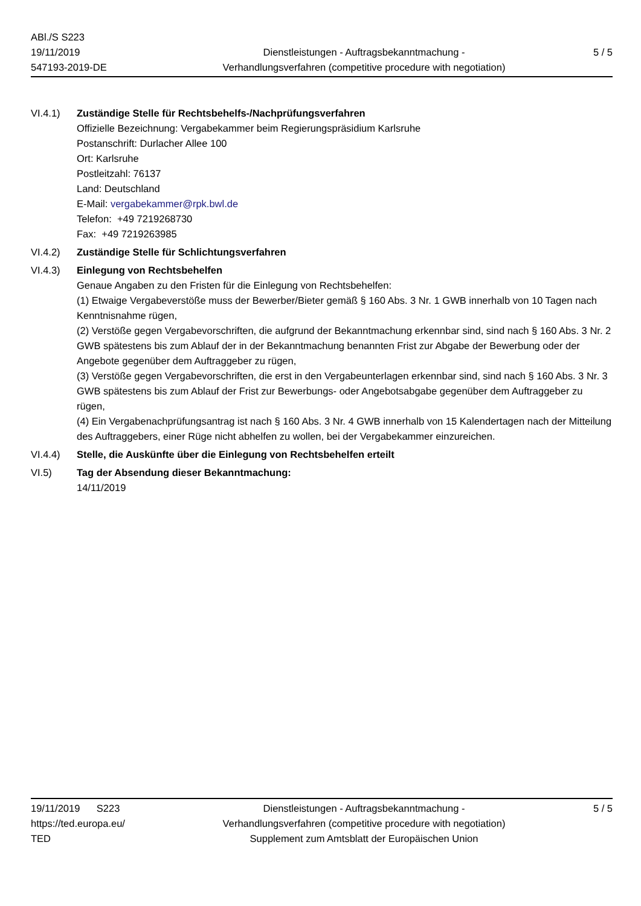ABl./S S223
19/11/2019
547193-2019-DE
Dienstleistungen - Auftragsbekanntmachung -
Verhandlungsverfahren (competitive procedure with negotiation)
5 / 5
VI.4.1) Zuständige Stelle für Rechtsbehelfs-/Nachprüfungsverfahren
Offizielle Bezeichnung: Vergabekammer beim Regierungspräsidium Karlsruhe
Postanschrift: Durlacher Allee 100
Ort: Karlsruhe
Postleitzahl: 76137
Land: Deutschland
E-Mail: vergabekammer@rpk.bwl.de
Telefon: +49 7219268730
Fax: +49 7219263985
VI.4.2) Zuständige Stelle für Schlichtungsverfahren
VI.4.3) Einlegung von Rechtsbehelfen
Genaue Angaben zu den Fristen für die Einlegung von Rechtsbehelfen:
(1) Etwaige Vergabeverstöße muss der Bewerber/Bieter gemäß § 160 Abs. 3 Nr. 1 GWB innerhalb von 10 Tagen nach Kenntnisnahme rügen,
(2) Verstöße gegen Vergabevorschriften, die aufgrund der Bekanntmachung erkennbar sind, sind nach § 160 Abs. 3 Nr. 2 GWB spätestens bis zum Ablauf der in der Bekanntmachung benannten Frist zur Abgabe der Bewerbung oder der Angebote gegenüber dem Auftraggeber zu rügen,
(3) Verstöße gegen Vergabevorschriften, die erst in den Vergabeunterlagen erkennbar sind, sind nach § 160 Abs. 3 Nr. 3 GWB spätestens bis zum Ablauf der Frist zur Bewerbungs- oder Angebotsabgabe gegenüber dem Auftraggeber zu rügen,
(4) Ein Vergabenachprüfungsantrag ist nach § 160 Abs. 3 Nr. 4 GWB innerhalb von 15 Kalendertagen nach der Mitteilung des Auftraggebers, einer Rüge nicht abhelfen zu wollen, bei der Vergabekammer einzureichen.
VI.4.4) Stelle, die Auskünfte über die Einlegung von Rechtsbehelfen erteilt
VI.5) Tag der Absendung dieser Bekanntmachung:
14/11/2019
19/11/2019 S223
https://ted.europa.eu/
TED
Dienstleistungen - Auftragsbekanntmachung -
Verhandlungsverfahren (competitive procedure with negotiation)
Supplement zum Amtsblatt der Europäischen Union
5 / 5